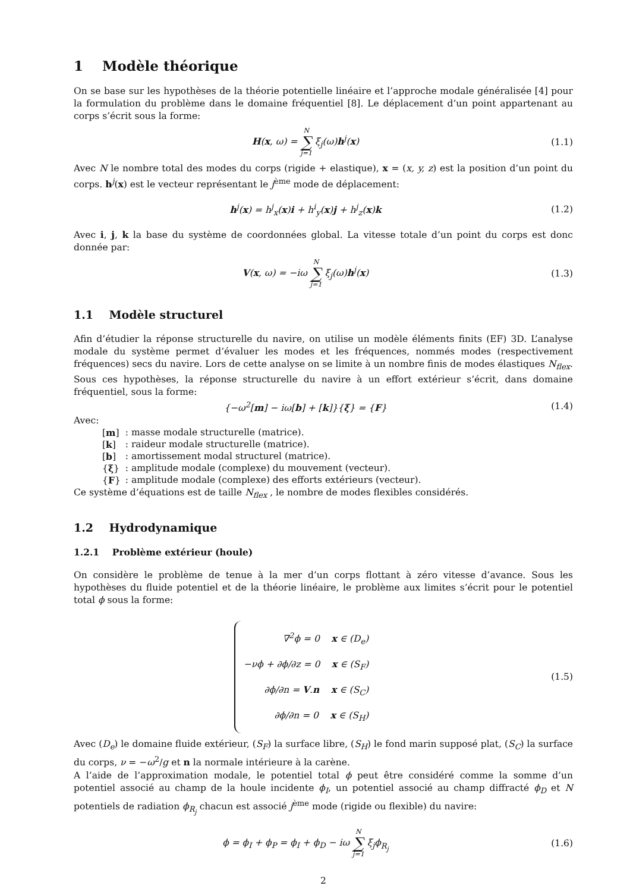1 Modèle théorique
On se base sur les hypothèses de la théorie potentielle linéaire et l’approche modale généralisée [4] pour la formulation du problème dans le domaine fréquentiel [8]. Le déplacement d’un point appartenant au corps s’écrit sous la forme:
H(x, ω) = N ∑ j=1 ξ<sub>j</sub>(ω)h<sup>j</sup>(x) (1.1)
Avec N le nombre total des modes du corps (rigide + elastique), x = (x, y, z) est la position d’un point du corps. h<sup>j</sup>(x) est le vecteur représentant le j<sup>ème</sup> mode de déplacement:
h<sup>j</sup>(x) = h<sup>j</sup><sub>x</sub>(x)i + h<sup>i</sup><sub>y</sub>(x)j + h<sup>j</sup><sub>z</sub>(x)k
(1.2)
Avec i, j, k la base du système de coordonnées global. La vitesse totale d’un point du corps est donc donnée par:
V(x, ω) = −iω N ∑ j=1 ξ<sub>j</sub>(ω)h<sup>j</sup>(x)
(1.3)
1.1 Modèle structurel
Afin d’étudier la réponse structurelle du navire, on utilise un modèle éléments finits (EF) 3D. L’analyse modale du système permet d’évaluer les modes et les fréquences, nommés modes (respectivement fréquences) secs du navire. Lors de cette analyse on se limite à un nombre finis de modes élastiques N<sub>flex</sub>. Sous ces hypothèses, la réponse structurelle du navire à un effort extérieur s’écrit, dans domaine fréquentiel, sous la forme:
{−ω<sup>2</sup>[m] − iω[b] + [k]}{ξ} = {F}
(1.4)
Avec:
| [ m ] | : masse modale structurelle (matrice). |
| [ k ] | : raideur modale structurelle (matrice). |
| [ b ] | : amortissement modal structurel (matrice). |
| { ξ } | : amplitude modale (complexe) du mouvement (vecteur). |
| { F } | : amplitude modale (complexe) des efforts extérieurs (vecteur). |
Ce système d’équations est de taille N<sub>flex</sub> , le nombre de modes flexibles considérés.
1.2 Hydrodynamique
1.2.1 Problème extérieur (houle)
On considère le problème de tenue à la mer d’un corps flottant à zéro vitesse d’avance. Sous les hypothèses du fluide potentiel et de la théorie linéaire, le problème aux limites s’écrit pour le potentiel total ϕ sous la forme:
∇<sup>2</sup>ϕ = 0 x ∈ (D<sub>e</sub>)
−νϕ + ∂ϕ/∂z = 0 x ∈ (S<sub>F</sub>)
∂ϕ/∂n = V.n x ∈ (S<sub>C</sub>)
∂ϕ/∂n = 0 x ∈ (S<sub>H</sub>)
(1.5)
Avec (D<sub>e</sub>) le domaine fluide extérieur, (S<sub>F</sub>) la surface libre, (S<sub>H</sub>) le fond marin supposé plat, (S<sub>C</sub>) la surface du corps, ν = −ω<sup>2</sup>/g et n la normale intérieure à la carène.
A l’aide de l’approximation modale, le potentiel total ϕ peut être considéré comme la somme d’un potentiel associé au champ de la houle incidente ϕ<sub>I</sub>, un potentiel associé au champ diffracté ϕ<sub>D</sub> et N potentiels de radiation ϕ<sub>R<sub>j</sub></sub> chacun est associé j<sup>ème</sup> mode (rigide ou flexible) du navire:
ϕ = ϕ<sub>I</sub> + ϕ<sub>P</sub> = ϕ<sub>I</sub> + ϕ<sub>D</sub> − iω N ∑ j=1 ξ<sub>j</sub>ϕ<sub>R<sub>j</sub></sub>
(1.6)
2